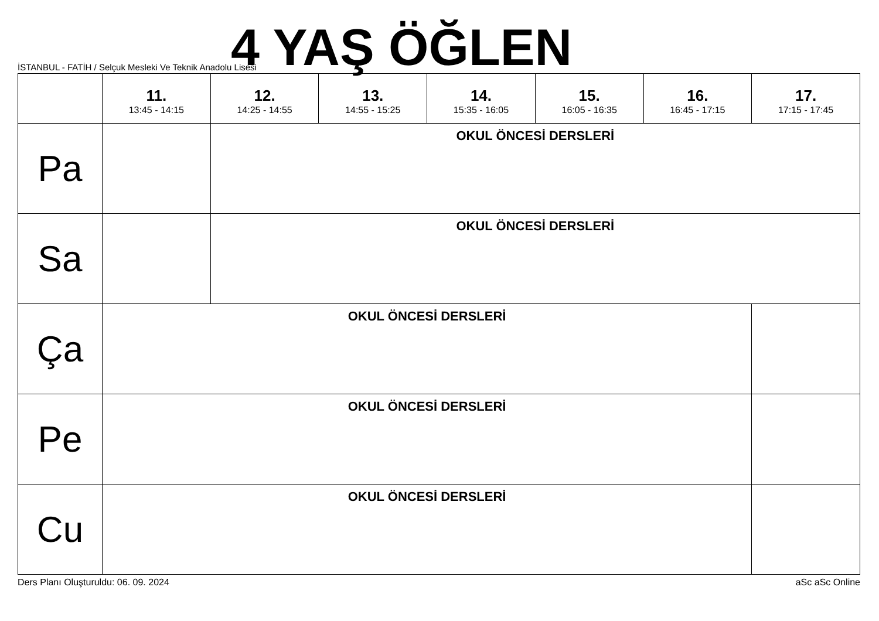İSTANBUL - FATİH / Selçuk Mesleki Ve Teknik Anadolu Lisesi
4 YAŞ ÖĞLEN
| | 11. 13:45 - 14:15 | 12. 14:25 - 14:55 | 13. 14:55 - 15:25 | 14. 15:35 - 16:05 | 15. 16:05 - 16:35 | 16. 16:45 - 17:15 | 17. 17:15 - 17:45 |
| --- | --- | --- | --- | --- | --- | --- | --- |
| Pa | | OKUL ÖNCESİ DERSLERİ | | | | | |
| Sa | | OKUL ÖNCESİ DERSLERİ | | | | | |
| Ça | OKUL ÖNCESİ DERSLERİ | | | | | | |
| Pe | OKUL ÖNCESİ DERSLERİ | | | | | | |
| Cu | OKUL ÖNCESİ DERSLERİ | | | | | | |
Ders Planı Oluşturuldu: 06. 09. 2024 aSc aSc Online